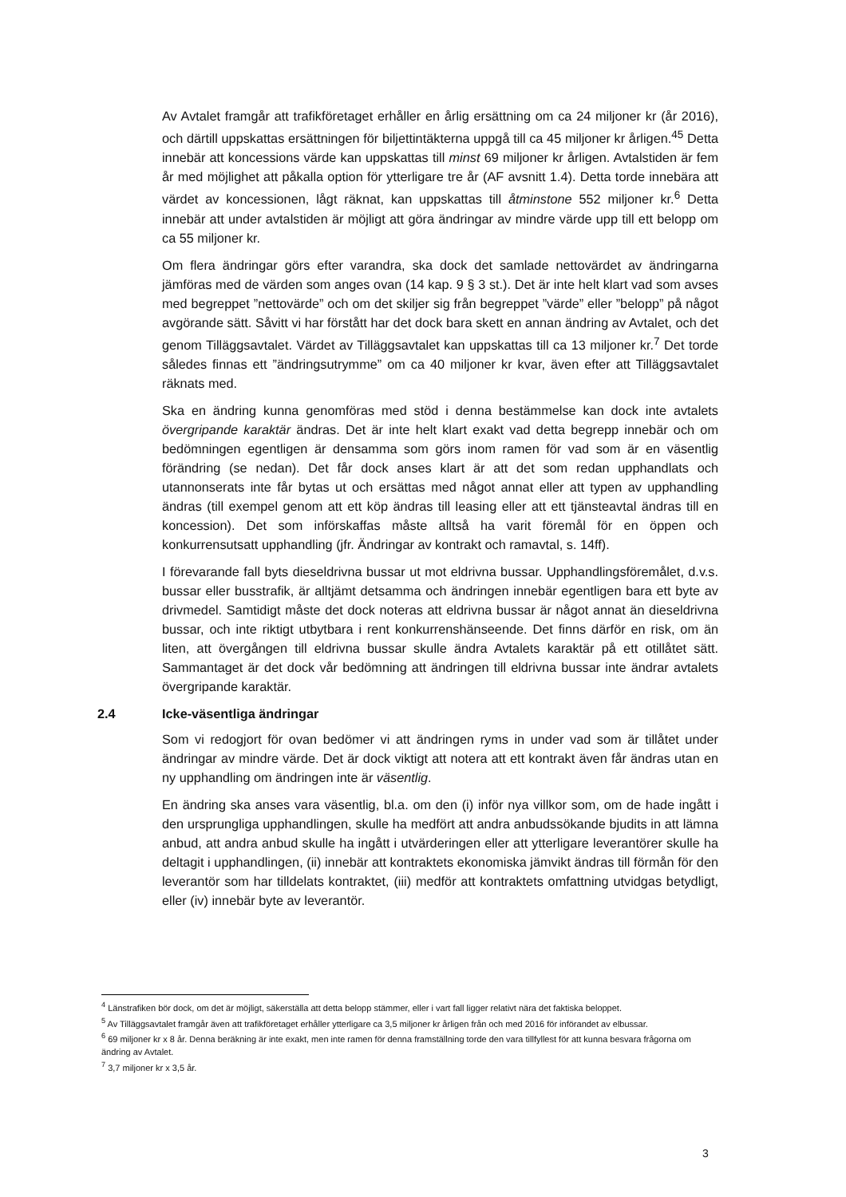Av Avtalet framgår att trafikföretaget erhåller en årlig ersättning om ca 24 miljoner kr (år 2016), och därtill uppskattas ersättningen för biljettintäkterna uppgå till ca 45 miljoner kr årligen.<sup>45</sup> Detta innebär att koncessions värde kan uppskattas till minst 69 miljoner kr årligen. Avtalstiden är fem år med möjlighet att påkalla option för ytterligare tre år (AF avsnitt 1.4). Detta torde innebära att värdet av koncessionen, lågt räknat, kan uppskattas till åtminstone 552 miljoner kr.<sup>6</sup> Detta innebär att under avtalstiden är möjligt att göra ändringar av mindre värde upp till ett belopp om ca 55 miljoner kr.
Om flera ändringar görs efter varandra, ska dock det samlade nettovärdet av ändringarna jämföras med de värden som anges ovan (14 kap. 9 § 3 st.). Det är inte helt klart vad som avses med begreppet ”nettovärde” och om det skiljer sig från begreppet ”värde” eller ”belopp” på något avgörande sätt. Såvitt vi har förstått har det dock bara skett en annan ändring av Avtalet, och det genom Tilläggsavtalet. Värdet av Tilläggsavtalet kan uppskattas till ca 13 miljoner kr.<sup>7</sup> Det torde således finnas ett ”ändringsutrymme” om ca 40 miljoner kr kvar, även efter att Tilläggsavtalet räknats med.
Ska en ändring kunna genomföras med stöd i denna bestämmelse kan dock inte avtalets övergripande karaktär ändras. Det är inte helt klart exakt vad detta begrepp innebär och om bedömningen egentligen är densamma som görs inom ramen för vad som är en väsentlig förändring (se nedan). Det får dock anses klart är att det som redan upphandlats och utannonserats inte får bytas ut och ersättas med något annat eller att typen av upphandling ändras (till exempel genom att ett köp ändras till leasing eller att ett tjänsteavtal ändras till en koncession). Det som införskaffas måste alltså ha varit föremål för en öppen och konkurrensutsatt upphandling (jfr. Ändringar av kontrakt och ramavtal, s. 14ff).
I förevarande fall byts dieseldrivna bussar ut mot eldrivna bussar. Upphandlingsföremålet, d.v.s. bussar eller busstrafik, är alltjämt detsamma och ändringen innebär egentligen bara ett byte av drivmedel. Samtidigt måste det dock noteras att eldrivna bussar är något annat än dieseldrivna bussar, och inte riktigt utbytbara i rent konkurrenshänseende. Det finns därför en risk, om än liten, att övergången till eldrivna bussar skulle ändra Avtalets karaktär på ett otillåtet sätt. Sammantaget är det dock vår bedömning att ändringen till eldrivna bussar inte ändrar avtalets övergripande karaktär.
2.4 Icke-väsentliga ändringar
Som vi redogjort för ovan bedömer vi att ändringen ryms in under vad som är tillåtet under ändringar av mindre värde. Det är dock viktigt att notera att ett kontrakt även får ändras utan en ny upphandling om ändringen inte är väsentlig.
En ändring ska anses vara väsentlig, bl.a. om den (i) inför nya villkor som, om de hade ingått i den ursprungliga upphandlingen, skulle ha medfört att andra anbudssökande bjudits in att lämna anbud, att andra anbud skulle ha ingått i utvärderingen eller att ytterligare leverantörer skulle ha deltagit i upphandlingen, (ii) innebär att kontraktets ekonomiska jämvikt ändras till förmån för den leverantör som har tilldelats kontraktet, (iii) medför att kontraktets omfattning utvidgas betydligt, eller (iv) innebär byte av leverantör.
<sup>4</sup> Länstrafiken bör dock, om det är möjligt, säkerställa att detta belopp stämmer, eller i vart fall ligger relativt nära det faktiska beloppet.
<sup>5</sup> Av Tilläggsavtalet framgår även att trafikföretaget erhåller ytterligare ca 3,5 miljoner kr årligen från och med 2016 för införandet av elbussar.
<sup>6</sup> 69 miljoner kr x 8 år. Denna beräkning är inte exakt, men inte ramen för denna framställning torde den vara tillfyllest för att kunna besvara frågorna om ändring av Avtalet.
<sup>7</sup> 3,7 miljoner kr x 3,5 år.
3